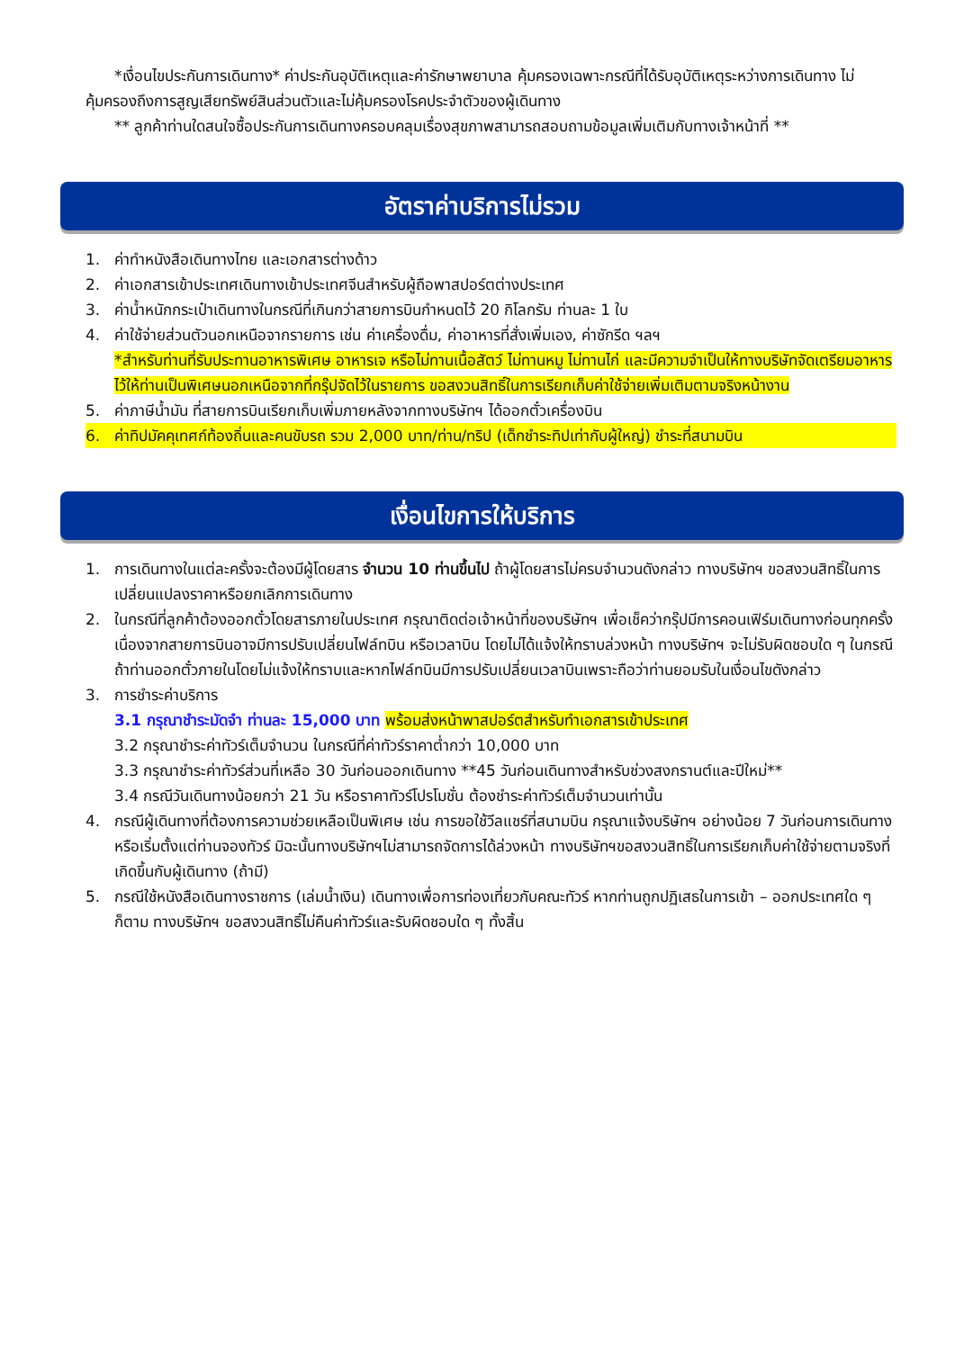*เงื่อนไขประกันการเดินทาง* ค่าประกันอุบัติเหตุและค่ารักษาพยาบาล คุ้มครองเฉพาะกรณีที่ได้รับอุบัติเหตุระหว่างการเดินทาง ไม่คุ้มครองถึงการสูญเสียทรัพย์สินส่วนตัวและไม่คุ้มครองโรคประจำตัวของผู้เดินทาง
** ลูกค้าท่านใดสนใจซื้อประกันการเดินทางครอบคลุมเรื่องสุขภาพสามารถสอบถามข้อมูลเพิ่มเติมกับทางเจ้าหน้าที่ **
อัตราค่าบริการไม่รวม
1. ค่าทำหนังสือเดินทางไทย และเอกสารต่างด้าว
2. ค่าเอกสารเข้าประเทศเดินทางเข้าประเทศจีนสำหรับผู้ถือพาสปอร์ตต่างประเทศ
3. ค่าน้ำหนักกระเป๋าเดินทางในกรณีที่เกินกว่าสายการบินกำหนดไว้ 20 กิโลกรัม ท่านละ 1 ใบ
4. ค่าใช้จ่ายส่วนตัวนอกเหนือจากรายการ เช่น ค่าเครื่องดื่ม, ค่าอาหารที่สั่งเพิ่มเอง, ค่าซักรีด ฯลฯ
*สำหรับท่านที่รับประทานอาหารพิเศษ อาหารเจ หรือไม่ทานเนื้อสัตว์ ไม่ทานหมู ไม่ทานไก่ และมีความจำเป็นให้ทางบริษัทจัดเตรียมอาหารไว้ให้ท่านเป็นพิเศษนอกเหนือจากที่กรุ๊ปจัดไว้ในรายการ ขอสงวนสิทธิ์ในการเรียกเก็บค่าใช้จ่ายเพิ่มเติมตามจริงหน้างาน
5. ค่าภาษีน้ำมัน ที่สายการบินเรียกเก็บเพิ่มภายหลังจากทางบริษัทฯ ได้ออกตั๋วเครื่องบิน
6. ค่าทิปมัคคุเทศก์ท้องถิ่นและคนขับรถ รวม 2,000 บาท/ท่าน/ทริป (เด็กชำระทิปเท่ากับผู้ใหญ่) ชำระที่สนามบิน
เงื่อนไขการให้บริการ
1. การเดินทางในแต่ละครั้งจะต้องมีผู้โดยสาร จำนวน 10 ท่านขึ้นไป ถ้าผู้โดยสารไม่ครบจำนวนดังกล่าว ทางบริษัทฯ ขอสงวนสิทธิ์ในการเปลี่ยนแปลงราคาหรือยกเลิกการเดินทาง
2. ในกรณีที่ลูกค้าต้องออกตั๋วโดยสารภายในประเทศ กรุณาติดต่อเจ้าหน้าที่ของบริษัทฯ เพื่อเช็คว่ากรุ๊ปมีการคอนเฟิร์มเดินทางก่อนทุกครั้ง เนื่องจากสายการบินอาจมีการปรับเปลี่ยนไฟล์ทบิน หรือเวลาบิน โดยไม่ได้แจ้งให้ทราบล่วงหน้า ทางบริษัทฯ จะไม่รับผิดชอบใด ๆ ในกรณี ถ้าท่านออกตั๋วภายในโดยไม่แจ้งให้ทราบและหากไฟล์ทบินมีการปรับเปลี่ยนเวลาบินเพราะถือว่าท่านยอมรับในเงื่อนไขดังกล่าว
3. การชำระค่าบริการ
3.1 กรุณาชำระมัดจำ ท่านละ 15,000 บาท พร้อมส่งหน้าพาสปอร์ตสำหรับทำเอกสารเข้าประเทศ
3.2 กรุณาชำระค่าทัวร์เต็มจำนวน ในกรณีที่ค่าทัวร์ราคาต่ำกว่า 10,000 บาท
3.3 กรุณาชำระค่าทัวร์ส่วนที่เหลือ 30 วันก่อนออกเดินทาง **45 วันก่อนเดินทางสำหรับช่วงสงกรานต์และปีใหม่**
3.4 กรณีวันเดินทางน้อยกว่า 21 วัน หรือราคาทัวร์โปรโมชั่น ต้องชำระค่าทัวร์เต็มจำนวนเท่านั้น
4. กรณีผู้เดินทางที่ต้องการความช่วยเหลือเป็นพิเศษ เช่น การขอใช้วีลแชร์ที่สนามบิน กรุณาแจ้งบริษัทฯ อย่างน้อย 7 วันก่อนการเดินทาง หรือเริ่มตั้งแต่ท่านจองทัวร์ มิฉะนั้นทางบริษัทฯไม่สามารถจัดการได้ล่วงหน้า ทางบริษัทฯขอสงวนสิทธิ์ในการเรียกเก็บค่าใช้จ่ายตามจริงที่เกิดขึ้นกับผู้เดินทาง (ถ้ามี)
5. กรณีใช้หนังสือเดินทางราชการ (เล่มน้ำเงิน) เดินทางเพื่อการท่องเที่ยวกับคณะทัวร์ หากท่านถูกปฏิเสธในการเข้า – ออกประเทศใด ๆ ก็ตาม ทางบริษัทฯ ขอสงวนสิทธิ์ไม่คืนค่าทัวร์และรับผิดชอบใด ๆ ทั้งสิ้น